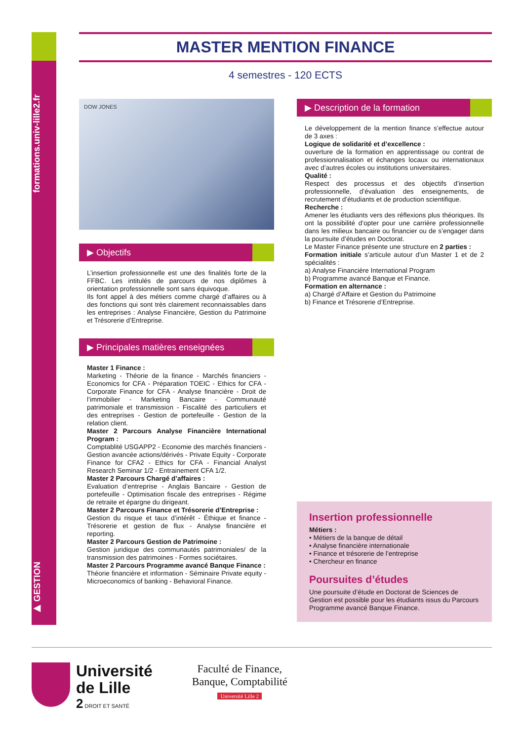formations.univ-lille2.fr
▶ GESTION
MASTER MENTION FINANCE
4 semestres - 120 ECTS
DOW JONES
▶ Objectifs
L’insertion professionnelle est une des finalités forte de la FFBC. Les intitulés de parcours de nos diplômes à orientation professionnelle sont sans équivoque.
Ils font appel à des métiers comme chargé d’affaires ou à des fonctions qui sont très clairement reconnaissables dans les entreprises : Analyse Financière, Gestion du Patrimoine et Trésorerie d’Entreprise.
▶ Principales matières enseignées
Master 1 Finance :
Marketing - Théorie de la finance - Marchés financiers - Economics for CFA - Préparation TOEIC - Ethics for CFA - Corporate Finance for CFA - Analyse financière - Droit de l’immobilier - Marketing Bancaire - Communauté patrimoniale et transmission - Fiscalité des particuliers et des entreprises - Gestion de portefeuille - Gestion de la relation client.
Master 2 Parcours Analyse Financière International Program :
Comptablité USGAPP2 - Economie des marchés financiers - Gestion avancée actions/dérivés - Private Equity - Corporate Finance for CFA2 - Ethics for CFA - Financial Analyst Research Seminar 1/2 - Entrainement CFA 1/2.
Master 2 Parcours Chargé d’affaires :
Evaluation d’entreprise - Anglais Bancaire - Gestion de portefeuille - Optimisation fiscale des entreprises - Régime de retraite et épargne du dirigeant.
Master 2 Parcours Finance et Trésorerie d’Entreprise :
Gestion du risque et taux d’intérêt - Éthique et finance - Trésorerie et gestion de flux - Analyse financière et reporting.
Master 2 Parcours Gestion de Patrimoine :
Gestion juridique des communautés patrimoniales/ de la transmission des patrimoines - Formes sociétaires.
Master 2 Parcours Programme avancé Banque Finance :
Théorie financière et information - Séminaire Private equity - Microeconomics of banking - Behavioral Finance.
▶ Description de la formation
Le développement de la mention finance s’effectue autour de 3 axes :
Logique de solidarité et d’excellence :
ouverture de la formation en apprentissage ou contrat de professionnalisation et échanges locaux ou internationaux avec d’autres écoles ou institutions universitaires.
Qualité :
Respect des processus et des objectifs d’insertion professionnelle, d’évaluation des enseignements, de recrutement d’étudiants et de production scientifique.
Recherche :
Amener les étudiants vers des réflexions plus théoriques. Ils ont la possibilité d’opter pour une carrière professionnelle dans les milieux bancaire ou financier ou de s’engager dans la poursuite d’études en Doctorat.
Le Master Finance présente une structure en 2 parties :
Formation initiale s’articule autour d’un Master 1 et de 2 spécialités :
a) Analyse Financière International Program
b) Programme avancé Banque et Finance.
Formation en alternance :
a) Chargé d’Affaire et Gestion du Patrimoine
b) Finance et Trésorerie d’Entreprise.
Insertion professionnelle
Métiers :
• Métiers de la banque de détail
• Analyse financière internationale
• Finance et trésorerie de l’entreprise
• Chercheur en finance
Poursuites d’études
Une poursuite d’étude en Doctorat de Sciences de Gestion est possible pour les étudiants issus du Parcours Programme avancé Banque Finance.
Université
de Lille
2 DROIT ET SANTÉ
Faculté de Finance,
Banque, Comptabilité
Université Lille 2